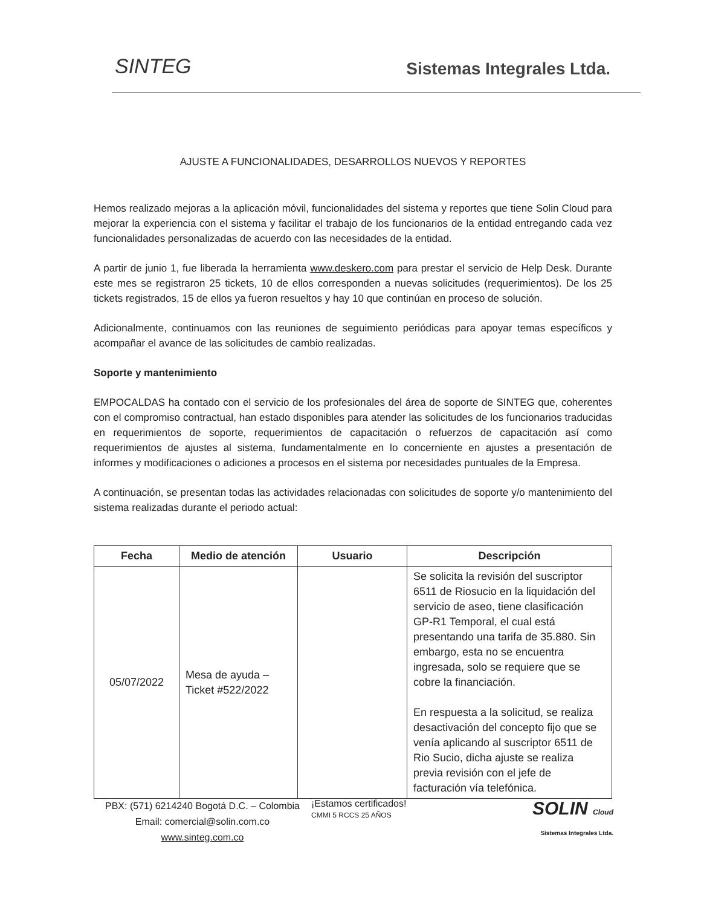SINTEG Sistemas Integrales Ltda.
AJUSTE A FUNCIONALIDADES, DESARROLLOS NUEVOS Y REPORTES
Hemos realizado mejoras a la aplicación móvil, funcionalidades del sistema y reportes que tiene Solin Cloud para mejorar la experiencia con el sistema y facilitar el trabajo de los funcionarios de la entidad entregando cada vez funcionalidades personalizadas de acuerdo con las necesidades de la entidad.
A partir de junio 1, fue liberada la herramienta www.deskero.com para prestar el servicio de Help Desk. Durante este mes se registraron 25 tickets, 10 de ellos corresponden a nuevas solicitudes (requerimientos). De los 25 tickets registrados, 15 de ellos ya fueron resueltos y hay 10 que continúan en proceso de solución.
Adicionalmente, continuamos con las reuniones de seguimiento periódicas para apoyar temas específicos y acompañar el avance de las solicitudes de cambio realizadas.
Soporte y mantenimiento
EMPOCALDAS ha contado con el servicio de los profesionales del área de soporte de SINTEG que, coherentes con el compromiso contractual, han estado disponibles para atender las solicitudes de los funcionarios traducidas en requerimientos de soporte, requerimientos de capacitación o refuerzos de capacitación así como requerimientos de ajustes al sistema, fundamentalmente en lo concerniente en ajustes a presentación de informes y modificaciones o adiciones a procesos en el sistema por necesidades puntuales de la Empresa.
A continuación, se presentan todas las actividades relacionadas con solicitudes de soporte y/o mantenimiento del sistema realizadas durante el periodo actual:
| Fecha | Medio de atención | Usuario | Descripción |
| --- | --- | --- | --- |
| 05/07/2022 | Mesa de ayuda – Ticket #522/2022 | | Se solicita la revisión del suscriptor 6511 de Riosucio en la liquidación del servicio de aseo, tiene clasificación GP-R1 Temporal, el cual está presentando una tarifa de 35.880. Sin embargo, esta no se encuentra ingresada, solo se requiere que se cobre la financiación. En respuesta a la solicitud, se realiza desactivación del concepto fijo que se venía aplicando al suscriptor 6511 de Rio Sucio, dicha ajuste se realiza previa revisión con el jefe de facturación vía telefónica. |
PBX: (571) 6214240 Bogotá D.C. – Colombia
Email: comercial@solin.com.co
www.sinteg.com.co
¡Estamos certificados!
CMMI 5 RCCS 25 AÑOS
SOLIN Cloud
Sistemas Integrales Ltda.